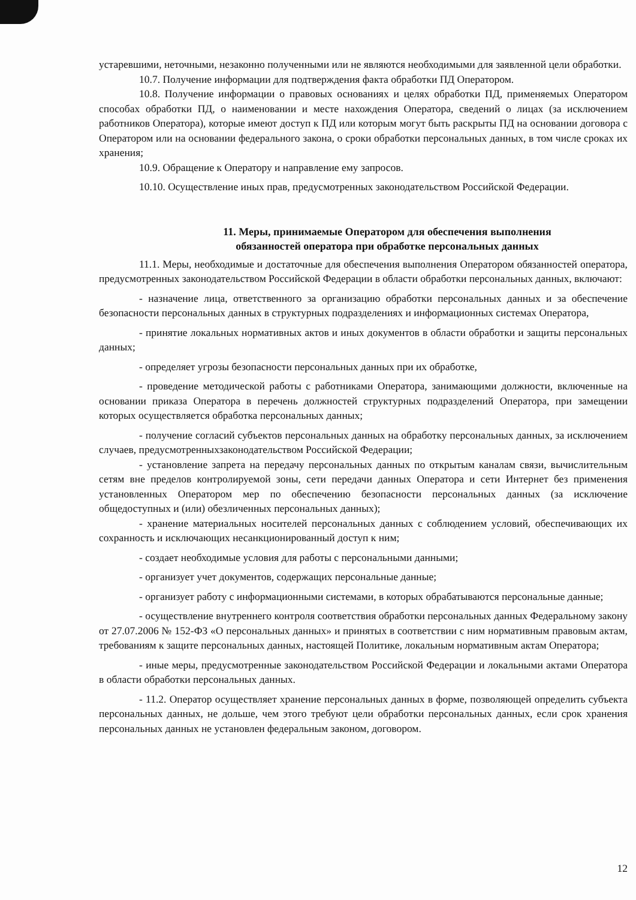устаревшими, неточными, незаконно полученными или не являются необходимыми для заявленной цели обработки.
10.7. Получение информации для подтверждения факта обработки ПД Оператором.
10.8. Получение информации о правовых основаниях и целях обработки ПД, применяемых Оператором способах обработки ПД, о наименовании и месте нахождения Оператора, сведений о лицах (за исключением работников Оператора), которые имеют доступ к ПД или которым могут быть раскрыты ПД на основании договора с Оператором или на основании федерального закона, о сроки обработки персональных данных, в том числе сроках их хранения;
10.9. Обращение к Оператору и направление ему запросов.
10.10. Осуществление иных прав, предусмотренных законодательством Российской Федерации.
11. Меры, принимаемые Оператором для обеспечения выполнения
обязанностей оператора при обработке персональных данных
11.1. Меры, необходимые и достаточные для обеспечения выполнения Оператором обязанностей оператора, предусмотренных законодательством Российской Федерации в области обработки персональных данных, включают:
- назначение лица, ответственного за организацию обработки персональных данных и за обеспечение безопасности персональных данных в структурных подразделениях и информационных системах Оператора,
- принятие локальных нормативных актов и иных документов в области обработки и защиты персональных данных;
- определяет угрозы безопасности персональных данных при их обработке,
- проведение методической работы с работниками Оператора, занимающими должности, включенные на основании приказа Оператора в перечень должностей структурных подразделений Оператора, при замещении которых осуществляется обработка персональных данных;
- получение согласий субъектов персональных данных на обработку персональных данных, за исключением случаев, предусмотренныхзаконодательством Российской Федерации;
- установление запрета на передачу персональных данных по открытым каналам связи, вычислительным сетям вне пределов контролируемой зоны, сети передачи данных Оператора и сети Интернет без применения установленных Оператором мер по обеспечению безопасности персональных данных (за исключение общедоступных и (или) обезличенных персональных данных);
- хранение материальных носителей персональных данных с соблюдением условий, обеспечивающих их сохранность и исключающих несанкционированный доступ к ним;
- создает необходимые условия для работы с персональными данными;
- организует учет документов, содержащих персональные данные;
- организует работу с информационными системами, в которых обрабатываются персональные данные;
- осуществление внутреннего контроля соответствия обработки персональных данных Федеральному закону от 27.07.2006 № 152-ФЗ «О персональных данных» и принятых в соответствии с ним нормативным правовым актам, требованиям к защите персональных данных, настоящей Политике, локальным нормативным актам Оператора;
- иные меры, предусмотренные законодательством Российской Федерации и локальными актами Оператора в области обработки персональных данных.
- 11.2. Оператор осуществляет хранение персональных данных в форме, позволяющей определить субъекта персональных данных, не дольше, чем этого требуют цели обработки персональных данных, если срок хранения персональных данных не установлен федеральным законом, договором.
12